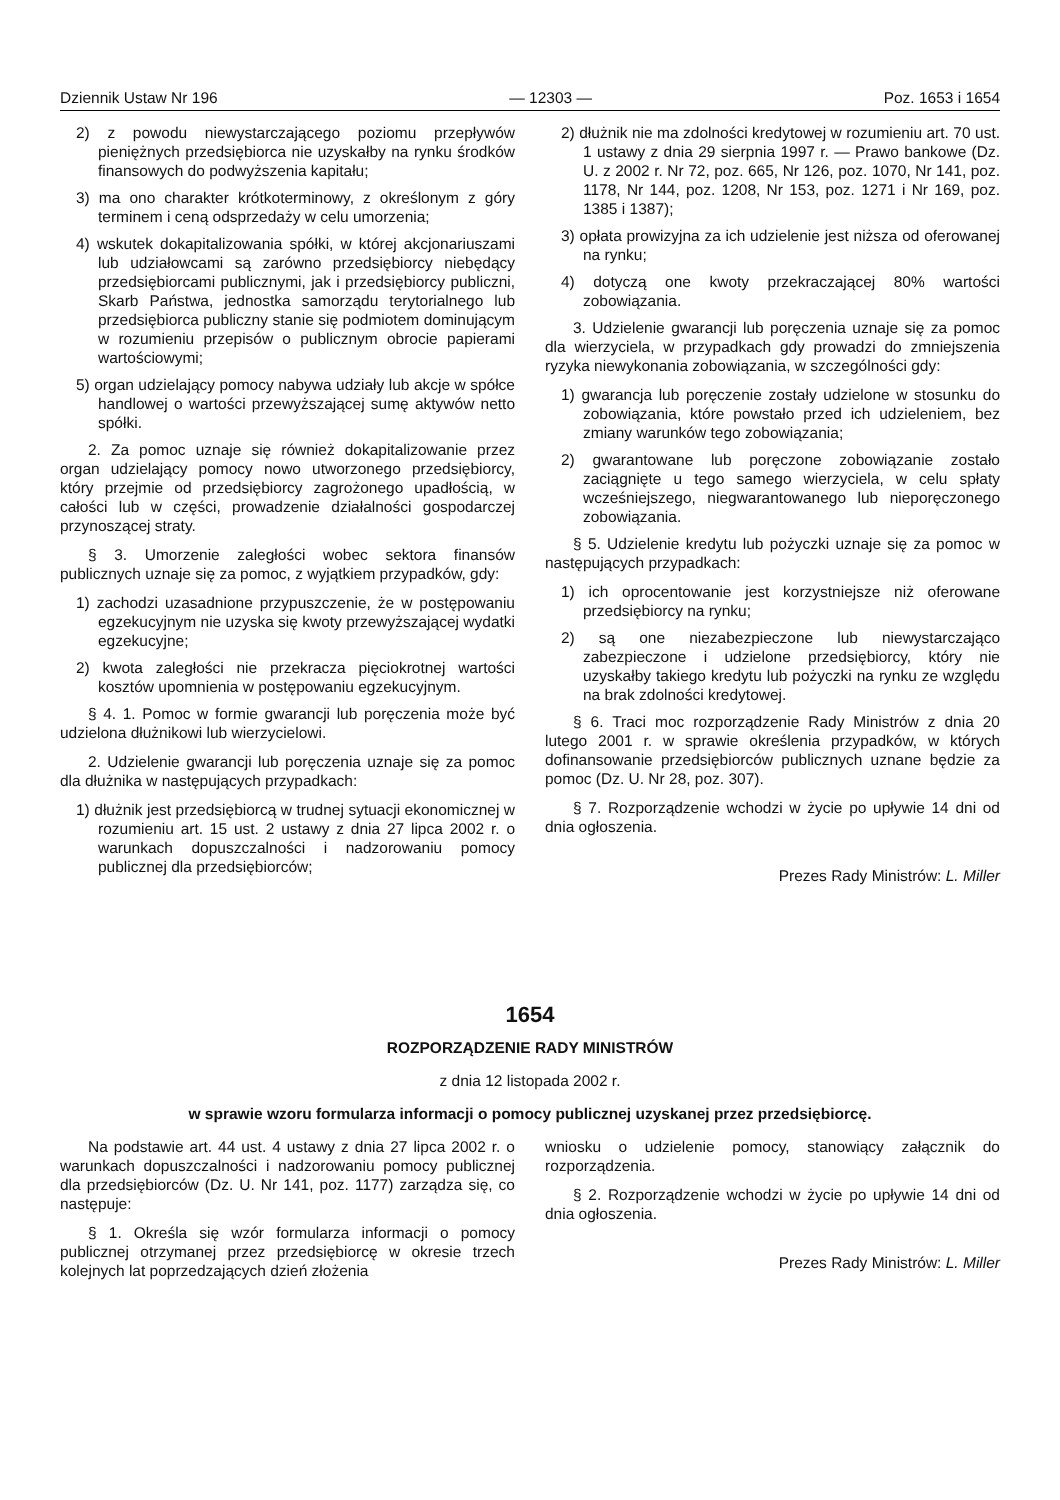Dziennik Ustaw Nr 196 — 12303 — Poz. 1653 i 1654
2) z powodu niewystarczającego poziomu przepływów pieniężnych przedsiębiorca nie uzyskałby na rynku środków finansowych do podwyższenia kapitału;
3) ma ono charakter krótkoterminowy, z określonym z góry terminem i ceną odsprzedaży w celu umorzenia;
4) wskutek dokapitalizowania spółki, w której akcjonariuszami lub udziałowcami są zarówno przedsiębiorcy niebędący przedsiębiorcami publicznymi, jak i przedsiębiorcy publiczni, Skarb Państwa, jednostka samorządu terytorialnego lub przedsiębiorca publiczny stanie się podmiotem dominującym w rozumieniu przepisów o publicznym obrocie papierami wartościowymi;
5) organ udzielający pomocy nabywa udziały lub akcje w spółce handlowej o wartości przewyższającej sumę aktywów netto spółki.
2. Za pomoc uznaje się również dokapitalizowanie przez organ udzielający pomocy nowo utworzonego przedsiębiorcy, który przejmie od przedsiębiorcy zagrożonego upadłością, w całości lub w części, prowadzenie działalności gospodarczej przynoszącej straty.
§ 3. Umorzenie zaległości wobec sektora finansów publicznych uznaje się za pomoc, z wyjątkiem przypadków, gdy:
1) zachodzi uzasadnione przypuszczenie, że w postępowaniu egzekucyjnym nie uzyska się kwoty przewyższającej wydatki egzekucyjne;
2) kwota zaległości nie przekracza pięciokrotnej wartości kosztów upomnienia w postępowaniu egzekucyjnym.
§ 4. 1. Pomoc w formie gwarancji lub poręczenia może być udzielona dłużnikowi lub wierzycielowi.
2. Udzielenie gwarancji lub poręczenia uznaje się za pomoc dla dłużnika w następujących przypadkach:
1) dłużnik jest przedsiębiorcą w trudnej sytuacji ekonomicznej w rozumieniu art. 15 ust. 2 ustawy z dnia 27 lipca 2002 r. o warunkach dopuszczalności i nadzorowaniu pomocy publicznej dla przedsiębiorców;
2) dłużnik nie ma zdolności kredytowej w rozumieniu art. 70 ust. 1 ustawy z dnia 29 sierpnia 1997 r. — Prawo bankowe (Dz. U. z 2002 r. Nr 72, poz. 665, Nr 126, poz. 1070, Nr 141, poz. 1178, Nr 144, poz. 1208, Nr 153, poz. 1271 i Nr 169, poz. 1385 i 1387);
3) opłata prowizyjna za ich udzielenie jest niższa od oferowanej na rynku;
4) dotyczą one kwoty przekraczającej 80% wartości zobowiązania.
3. Udzielenie gwarancji lub poręczenia uznaje się za pomoc dla wierzyciela, w przypadkach gdy prowadzi do zmniejszenia ryzyka niewykonania zobowiązania, w szczególności gdy:
1) gwarancja lub poręczenie zostały udzielone w stosunku do zobowiązania, które powstało przed ich udzieleniem, bez zmiany warunków tego zobowiązania;
2) gwarantowane lub poręczone zobowiązanie zostało zaciągnięte u tego samego wierzyciela, w celu spłaty wcześniejszego, niegwarantowanego lub nieporęczonego zobowiązania.
§ 5. Udzielenie kredytu lub pożyczki uznaje się za pomoc w następujących przypadkach:
1) ich oprocentowanie jest korzystniejsze niż oferowane przedsiębiorcy na rynku;
2) są one niezabezpieczone lub niewystarczająco zabezpieczone i udzielone przedsiębiorcy, który nie uzyskałby takiego kredytu lub pożyczki na rynku ze względu na brak zdolności kredytowej.
§ 6. Traci moc rozporządzenie Rady Ministrów z dnia 20 lutego 2001 r. w sprawie określenia przypadków, w których dofinansowanie przedsiębiorców publicznych uznane będzie za pomoc (Dz. U. Nr 28, poz. 307).
§ 7. Rozporządzenie wchodzi w życie po upływie 14 dni od dnia ogłoszenia.
Prezes Rady Ministrów: L. Miller
1654
ROZPORZĄDZENIE RADY MINISTRÓW
z dnia 12 listopada 2002 r.
w sprawie wzoru formularza informacji o pomocy publicznej uzyskanej przez przedsiębiorcę.
Na podstawie art. 44 ust. 4 ustawy z dnia 27 lipca 2002 r. o warunkach dopuszczalności i nadzorowaniu pomocy publicznej dla przedsiębiorców (Dz. U. Nr 141, poz. 1177) zarządza się, co następuje:
§ 1. Określa się wzór formularza informacji o pomocy publicznej otrzymanej przez przedsiębiorcę w okresie trzech kolejnych lat poprzedzających dzień złożenia
wniosku o udzielenie pomocy, stanowiący załącznik do rozporządzenia.
§ 2. Rozporządzenie wchodzi w życie po upływie 14 dni od dnia ogłoszenia.
Prezes Rady Ministrów: L. Miller